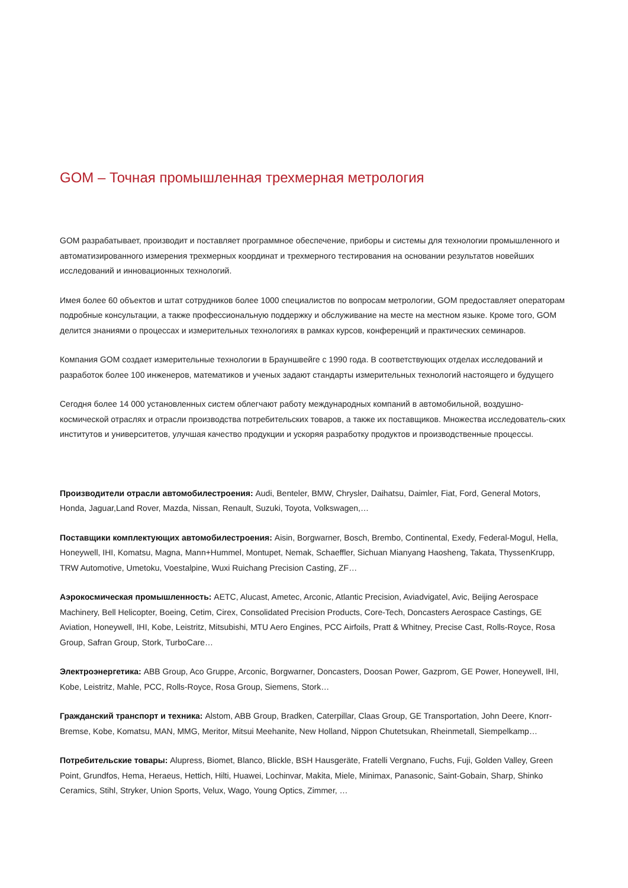GOM – Точная промышленная трехмерная метрология
GOM разрабатывает, производит и поставляет программное обеспечение, приборы и системы для технологии промышленного и автоматизированного измерения трехмерных координат и трехмерного тестирования на основании результатов новейших исследований и инновационных технологий.
Имея более 60 объектов и штат сотрудников более 1000 специалистов по вопросам метрологии, GOM предоставляет операторам подробные консультации, а также профессиональную поддержку и обслуживание на месте на местном языке. Кроме того, GOM делится знаниями о процессах и измерительных технологиях в рамках курсов, конференций и практических семинаров.
Компания GOM создает измерительные технологии в Брауншвейге с 1990 года. В соответствующих отделах исследований и разработок более 100 инженеров, математиков и ученых задают стандарты измерительных технологий настоящего и будущего
Сегодня более 14 000 установленных систем облегчают работу международных компаний в автомобильной, воздушно-космической отраслях и отрасли производства потребительских товаров, а также их поставщиков. Множества исследователь-ских институтов и университетов, улучшая качество продукции и ускоряя разработку продуктов и производственные процессы.
Производители отрасли автомобилестроения: Audi, Benteler, BMW, Chrysler, Daihatsu, Daimler, Fiat, Ford, General Motors, Honda, Jaguar,Land Rover, Mazda, Nissan, Renault, Suzuki, Toyota, Volkswagen,…
Поставщики комплектующих автомобилестроения: Aisin, Borgwarner, Bosch, Brembo, Continental, Exedy, Federal-Mogul, Hella, Honeywell, IHI, Komatsu, Magna, Mann+Hummel, Montupet, Nemak, Schaeffler, Sichuan Mianyang Haosheng, Takata, ThyssenKrupp, TRW Automotive, Umetoku, Voestalpine, Wuxi Ruichang Precision Casting, ZF…
Аэрокосмическая промышленность: AETC, Alucast, Ametec, Arconic, Atlantic Precision, Aviadvigatel, Avic, Beijing Aerospace Machinery, Bell Helicopter, Boeing, Cetim, Cirex, Consolidated Precision Products, Core-Tech, Doncasters Aerospace Castings, GE Aviation, Honeywell, IHI, Kobe, Leistritz, Mitsubishi, MTU Aero Engines, PCC Airfoils, Pratt & Whitney, Precise Cast, Rolls-Royce, Rosa Group, Safran Group, Stork, TurboCare…
Электроэнергетика: ABB Group, Aco Gruppe, Arconic, Borgwarner, Doncasters, Doosan Power, Gazprom, GE Power, Honeywell, IHI, Kobe, Leistritz, Mahle, PCC, Rolls-Royce, Rosa Group, Siemens, Stork…
Гражданский транспорт и техника: Alstom, ABB Group, Bradken, Caterpillar, Claas Group, GE Transportation, John Deere, Knorr-Bremse, Kobe, Komatsu, MAN, MMG, Meritor, Mitsui Meehanite, New Holland, Nippon Chutetsukan, Rheinmetall, Siempelkamp…
Потребительские товары: Alupress, Biomet, Blanco, Blickle, BSH Hausgeräte, Fratelli Vergnano, Fuchs, Fuji, Golden Valley, Green Point, Grundfos, Hema, Heraeus, Hettich, Hilti, Huawei, Lochinvar, Makita, Miele, Minimax, Panasonic, Saint-Gobain, Sharp, Shinko Ceramics, Stihl, Stryker, Union Sports, Velux, Wago, Young Optics, Zimmer, …